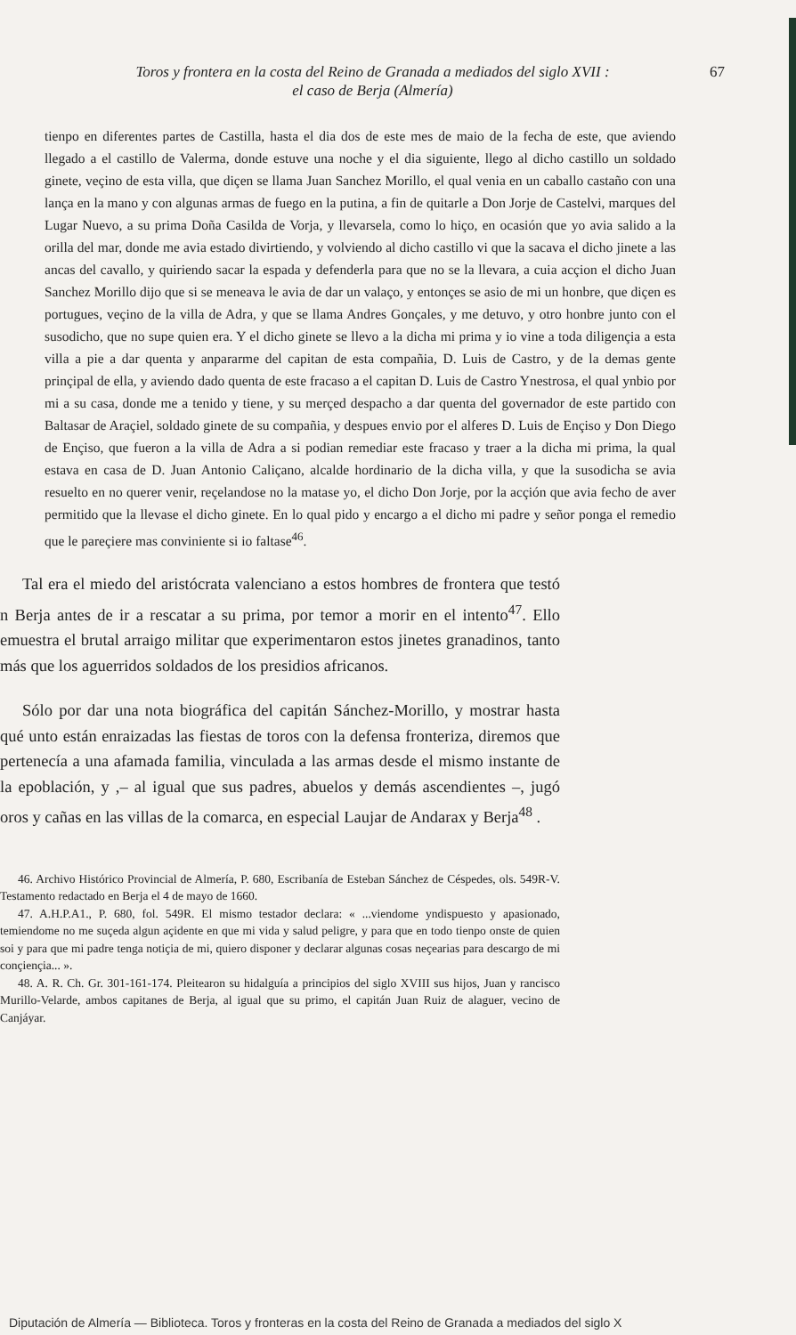Toros y frontera en la costa del Reino de Granada a mediados del siglo XVII :
el caso de Berja (Almería)
67
tienpo en diferentes partes de Castilla, hasta el dia dos de este mes de maio de la fecha de este, que aviendo llegado a el castillo de Valerma, donde estuve una noche y el dia siguiente, llego al dicho castillo un soldado ginete, veçino de esta villa, que diçen se llama Juan Sanchez Morillo, el qual venia en un caballo castaño con una lança en la mano y con algunas armas de fuego en la putina, a fin de quitarle a Don Jorje de Castelvi, marques del Lugar Nuevo, a su prima Doña Casilda de Vorja, y llevarsela, como lo hiço, en ocasión que yo avia salido a la orilla del mar, donde me avia estado divirtiendo, y volviendo al dicho castillo vi que la sacava el dicho jinete a las ancas del cavallo, y quiriendo sacar la espada y defenderla para que no se la llevara, a cuia acçion el dicho Juan Sanchez Morillo dijo que si se meneava le avia de dar un valaço, y entonçes se asio de mi un honbre, que diçen es portugues, veçino de la villa de Adra, y que se llama Andres Gonçales, y me detuvo, y otro honbre junto con el susodicho, que no supe quien era. Y el dicho ginete se llevo a la dicha mi prima y io vine a toda diligençia a esta villa a pie a dar quenta y anpararme del capitan de esta compañia, D. Luis de Castro, y de la demas gente prinçipal de ella, y aviendo dado quenta de este fracaso a el capitan D. Luis de Castro Ynestrosa, el qual ynbio por mi a su casa, donde me a tenido y tiene, y su merçed despacho a dar quenta del governador de este partido con Baltasar de Araçiel, soldado ginete de su compañia, y despues envio por el alferes D. Luis de Ençiso y Don Diego de Ençiso, que fueron a la villa de Adra a si podian remediar este fracaso y traer a la dicha mi prima, la qual estava en casa de D. Juan Antonio Caliçano, alcalde hordinario de la dicha villa, y que la susodicha se avia resuelto en no querer venir, reçelandose no la matase yo, el dicho Don Jorje, por la acçión que avia fecho de aver permitido que la llevase el dicho ginete. En lo qual pido y encargo a el dicho mi padre y señor ponga el remedio que le pareçiere mas conviniente si io faltase<sup>46</sup>.
Tal era el miedo del aristócrata valenciano a estos hombres de frontera que testó n Berja antes de ir a rescatar a su prima, por temor a morir en el intento<sup>47</sup>. Ello emuestra el brutal arraigo militar que experimentaron estos jinetes granadinos, tanto más que los aguerridos soldados de los presidios africanos.
Sólo por dar una nota biográfica del capitán Sánchez-Morillo, y mostrar hasta qué unto están enraizadas las fiestas de toros con la defensa fronteriza, diremos que pertenecía a una afamada familia, vinculada a las armas desde el mismo instante de la epoblación, y ,– al igual que sus padres, abuelos y demás ascendientes –, jugó oros y cañas en las villas de la comarca, en especial Laujar de Andarax y Berja<sup>48</sup> .
46. Archivo Histórico Provincial de Almería, P. 680, Escribanía de Esteban Sánchez de Céspedes, ols. 549R-V. Testamento redactado en Berja el 4 de mayo de 1660.
47. A.H.P.A1., P. 680, fol. 549R. El mismo testador declara: « ...viendome yndispuesto y apasionado, temiendome no me suçeda algun açidente en que mi vida y salud peligre, y para que en todo tienpo onste de quien soi y para que mi padre tenga notiçia de mi, quiero disponer y declarar algunas cosas neçearias para descargo de mi conçiençia... ».
48. A. R. Ch. Gr. 301-161-174. Pleitearon su hidalguía a principios del siglo XVIII sus hijos, Juan y rancisco Murillo-Velarde, ambos capitanes de Berja, al igual que su primo, el capitán Juan Ruiz de alaguer, vecino de Canjáyar.
Diputación de Almería — Biblioteca. Toros y fronteras en la costa del Reino de Granada a mediados del siglo X